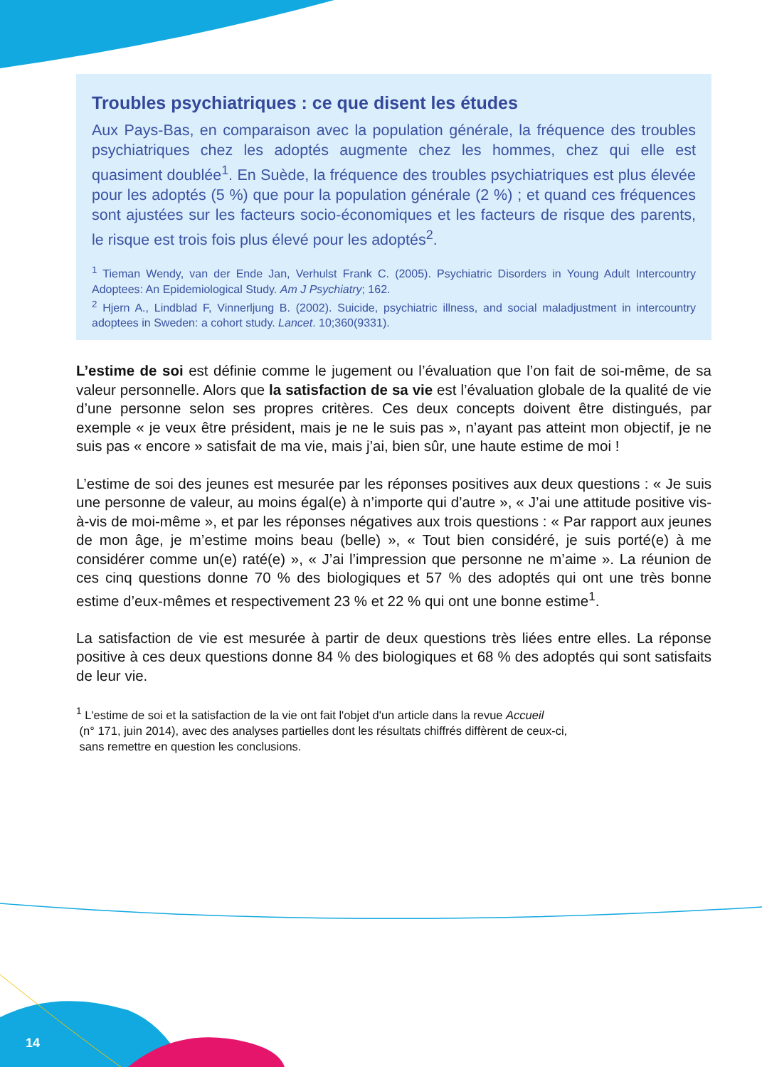Troubles psychiatriques : ce que disent les études
Aux Pays-Bas, en comparaison avec la population générale, la fréquence des troubles psychiatriques chez les adoptés augmente chez les hommes, chez qui elle est quasiment doublée<sup>1</sup>. En Suède, la fréquence des troubles psychiatriques est plus élevée pour les adoptés (5 %) que pour la population générale (2 %) ; et quand ces fréquences sont ajustées sur les facteurs socio-économiques et les facteurs de risque des parents, le risque est trois fois plus élevé pour les adoptés<sup>2</sup>.
<sup>1</sup> Tieman Wendy, van der Ende Jan, Verhulst Frank C. (2005). Psychiatric Disorders in Young Adult Intercountry Adoptees: An Epidemiological Study. Am J Psychiatry; 162.
<sup>2</sup> Hjern A., Lindblad F, Vinnerljung B. (2002). Suicide, psychiatric illness, and social maladjustment in intercountry adoptees in Sweden: a cohort study. Lancet. 10;360(9331).
L’estime de soi est définie comme le jugement ou l’évaluation que l’on fait de soi-même, de sa valeur personnelle. Alors que la satisfaction de sa vie est l’évaluation globale de la qualité de vie d’une personne selon ses propres critères. Ces deux concepts doivent être distingués, par exemple « je veux être président, mais je ne le suis pas », n’ayant pas atteint mon objectif, je ne suis pas « encore » satisfait de ma vie, mais j’ai, bien sûr, une haute estime de moi !
L’estime de soi des jeunes est mesurée par les réponses positives aux deux questions : « Je suis une personne de valeur, au moins égal(e) à n’importe qui d’autre », « J’ai une attitude positive vis-à-vis de moi-même », et par les réponses négatives aux trois questions : « Par rapport aux jeunes de mon âge, je m’estime moins beau (belle) », « Tout bien considéré, je suis porté(e) à me considérer comme un(e) raté(e) », « J’ai l’impression que personne ne m’aime ». La réunion de ces cinq questions donne 70 % des biologiques et 57 % des adoptés qui ont une très bonne estime d’eux-mêmes et respectivement 23 % et 22 % qui ont une bonne estime<sup>1</sup>.
La satisfaction de vie est mesurée à partir de deux questions très liées entre elles. La réponse positive à ces deux questions donne 84 % des biologiques et 68 % des adoptés qui sont satisfaits de leur vie.
<sup>1</sup> L'estime de soi et la satisfaction de la vie ont fait l'objet d'un article dans la revue Accueil
(n° 171, juin 2014), avec des analyses partielles dont les résultats chiffrés diffèrent de ceux-ci,
sans remettre en question les conclusions.
14